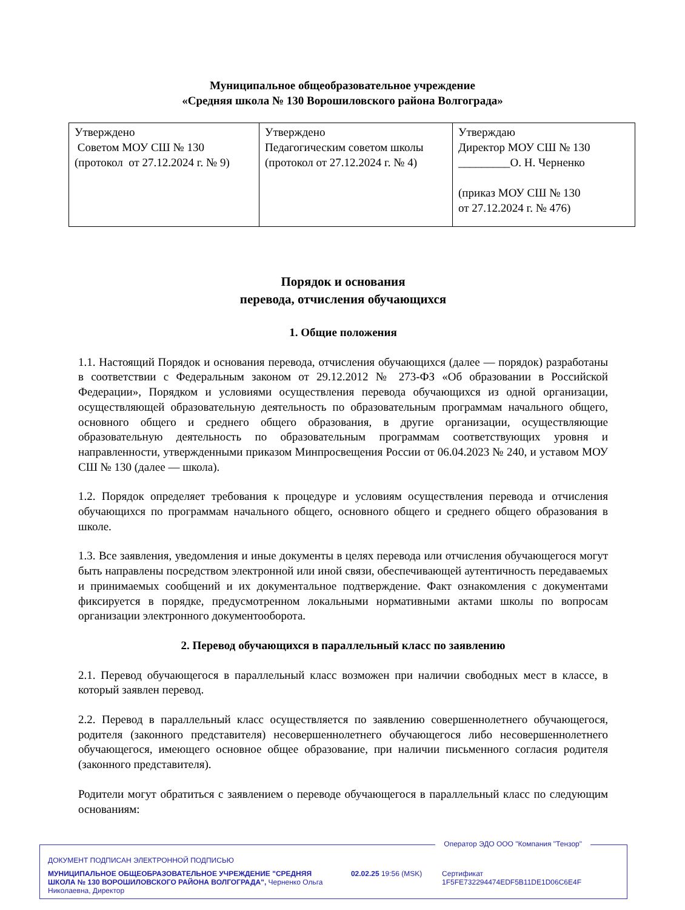Муниципальное общеобразовательное учреждение
«Средняя школа № 130 Ворошиловского района Волгограда»
| Утверждено Советом МОУ СШ № 130 (протокол от 27.12.2024 г. № 9) | Утверждено Педагогическим советом школы (протокол от 27.12.2024 г. № 4) | Утверждаю Директор МОУ СШ № 130 _________О. Н. Черненко (приказ МОУ СШ № 130 от 27.12.2024 г. № 476) |
Порядок и основания
перевода, отчисления обучающихся
1. Общие положения
1.1. Настоящий Порядок и основания перевода, отчисления обучающихся (далее — порядок) разработаны в соответствии с Федеральным законом от 29.12.2012 № 273-ФЗ «Об образовании в Российской Федерации», Порядком и условиями осуществления перевода обучающихся из одной организации, осуществляющей образовательную деятельность по образовательным программам начального общего, основного общего и среднего общего образования, в другие организации, осуществляющие образовательную деятельность по образовательным программам соответствующих уровня и направленности, утвержденными приказом Минпросвещения России от 06.04.2023 № 240, и уставом МОУ СШ № 130 (далее — школа).
1.2. Порядок определяет требования к процедуре и условиям осуществления перевода и отчисления обучающихся по программам начального общего, основного общего и среднего общего образования в школе.
1.3. Все заявления, уведомления и иные документы в целях перевода или отчисления обучающегося могут быть направлены посредством электронной или иной связи, обеспечивающей аутентичность передаваемых и принимаемых сообщений и их документальное подтверждение. Факт ознакомления с документами фиксируется в порядке, предусмотренном локальными нормативными актами школы по вопросам организации электронного документооборота.
2. Перевод обучающихся в параллельный класс по заявлению
2.1. Перевод обучающегося в параллельный класс возможен при наличии свободных мест в классе, в который заявлен перевод.
2.2. Перевод в параллельный класс осуществляется по заявлению совершеннолетнего обучающегося, родителя (законного представителя) несовершеннолетнего обучающегося либо несовершеннолетнего обучающегося, имеющего основное общее образование, при наличии письменного согласия родителя (законного представителя).
Родители могут обратиться с заявлением о переводе обучающегося в параллельный класс по следующим основаниям:
Оператор ЭДО ООО "Компания "Тензор"
ДОКУМЕНТ ПОДПИСАН ЭЛЕКТРОННОЙ ПОДПИСЬЮ
МУНИЦИПАЛЬНОЕ ОБЩЕОБРАЗОВАТЕЛЬНОЕ УЧРЕЖДЕНИЕ "СРЕДНЯЯ ШКОЛА № 130 ВОРОШИЛОВСКОГО РАЙОНА ВОЛГОГРАДА", Черненко Ольга Николаевна, Директор
02.02.25 19:56 (MSK) Сертификат 1F5FE732294474EDF5B11DE1D06C6E4F